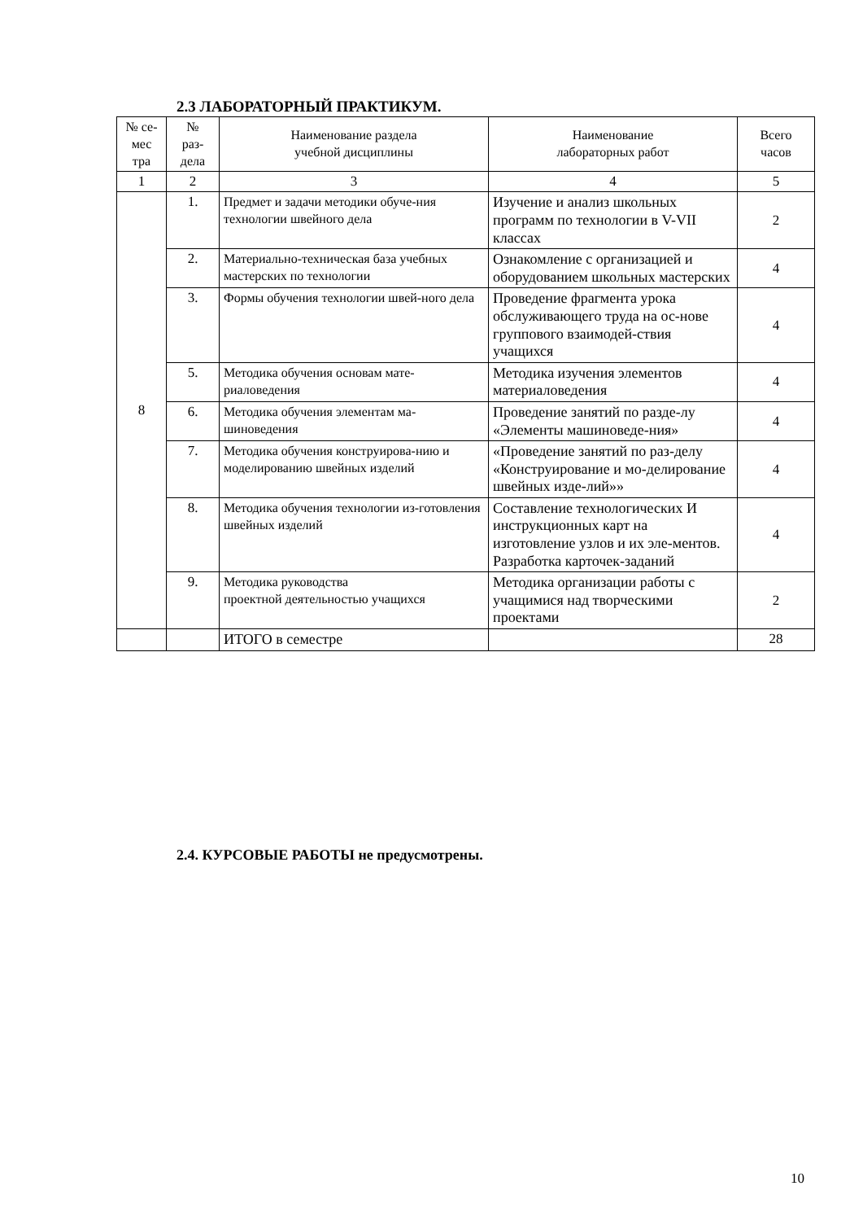2.3 ЛАБОРАТОРНЫЙ ПРАКТИКУМ.
| № се- мес тра | № раз- дела | Наименование раздела учебной дисциплины | Наименование лабораторных работ | Всего часов |
| --- | --- | --- | --- | --- |
| 1 | 2 | 3 | 4 | 5 |
| 8 | 1. | Предмет и задачи методики обуче-ния технологии швейного дела | Изучение и анализ школьных программ по технологии в V-VII классах | 2 |
| | 2. | Материально-техническая база учебных мастерских по технологии | Ознакомление с организацией и оборудованием школьных мастерских | 4 |
| | 3. | Формы обучения технологии швей-ного дела | Проведение фрагмента урока обслуживающего труда на ос-нове группового взаимодей-ствия учащихся | 4 |
| | 5. | Методика обучения основам мате-риаловедения | Методика изучения элементов материаловедения | 4 |
| | 6. | Методика обучения элементам ма-шиноведения | Проведение занятий по разде-лу «Элементы машиноведе-ния» | 4 |
| | 7. | Методика обучения конструирова-нию и моделированию швейных изделий | «Проведение занятий по раз-делу «Конструирование и мо-делирование швейных изде-лий»» | 4 |
| | 8. | Методика обучения технологии из-готовления швейных изделий | Составление технологических И инструкционных карт на изготовление узлов и их эле-ментов. Разработка карточек-заданий | 4 |
| | 9. | Методика руководства проектной деятельностью учащихся | Методика организации работы с учащимися над творческими проектами | 2 |
| | | ИТОГО в семестре | | 28 |
2.4. КУРСОВЫЕ РАБОТЫ не предусмотрены.
10